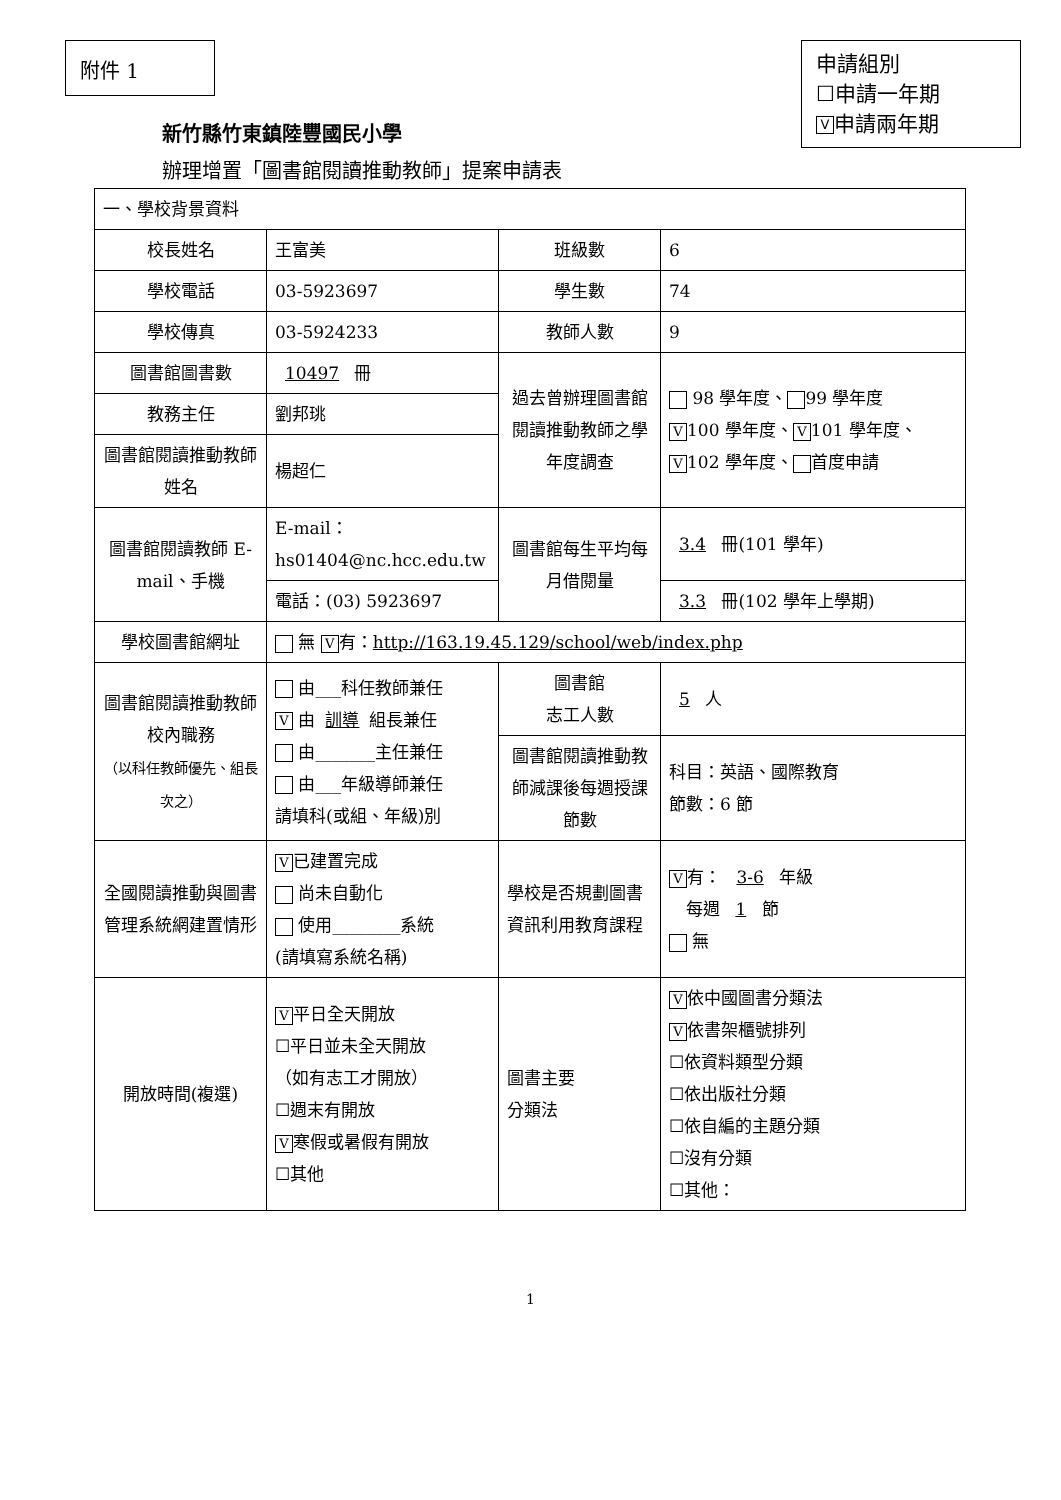附件 1
申請組別
☐申請一年期
V申請兩年期
新竹縣竹東鎮陸豐國民小學
辦理增置「圖書館閱讀推動教師」提案申請表
| 一、學校背景資料 | | | |
| 校長姓名 | 王富美 | 班級數 | 6 |
| 學校電話 | 03-5923697 | 學生數 | 74 |
| 學校傳真 | 03-5924233 | 教師人數 | 9 |
| 圖書館圖書數 | 10497 冊 | 過去曾辦理圖書館閱讀推動教師之學年度調查 | 98 學年度、 99 學年度 V 100 學年度、 V 101 學年度、 V 102 學年度、 首度申請 |
| 教務主任 | 劉邦珧 | | |
| 圖書館閱讀推動教師姓名 | 楊超仁 | | |
| 圖書館閱讀教師 E-mail、手機 | E-mail：hs01404@nc.hcc.edu.tw | 圖書館每生平均每月借閱量 | 3.4 冊(101 學年) |
| | 電話：(03) 5923697 | | 3.3 冊(102 學年上學期) |
| 學校圖書館網址 | 無 V 有： http://163.19.45.129/school/web/index.php | | |
| 圖書館閱讀推動教師校內職務 （以科任教師優先、組長次之） | 由___科任教師兼任 V 由 訓導 組長兼任 由_______主任兼任 由___年級導師兼任 請填科(或組、年級)別 | 圖書館 志工人數 | 5 人 |
| | | 圖書館閱讀推動教師減課後每週授課節數 | 科目：英語、國際教育 節數：6 節 |
| 全國閱讀推動與圖書管理系統網建置情形 | V 已建置完成 尚未自動化 使用________系統 (請填寫系統名稱) | 學校是否規劃圖書資訊利用教育課程 | V 有： 3-6 年級 每週 1 節 無 |
| 開放時間(複選) | V 平日全天開放 ☐平日並未全天開放 （如有志工才開放） ☐週末有開放 V 寒假或暑假有開放 ☐其他 | 圖書主要 分類法 | V 依中國圖書分類法 V 依書架櫃號排列 ☐依資料類型分類 ☐依出版社分類 ☐依自編的主題分類 ☐沒有分類 ☐其他： |
1